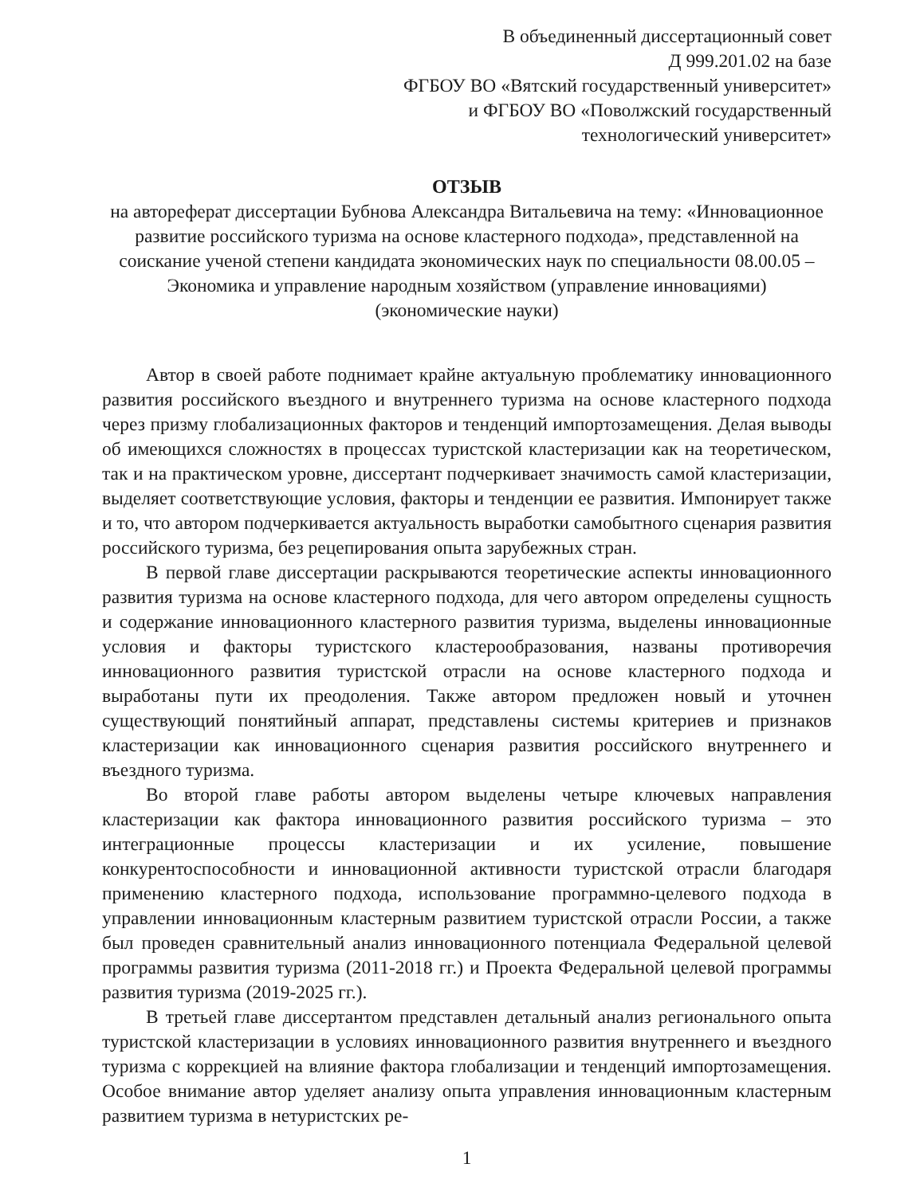В объединенный диссертационный совет
Д 999.201.02 на базе
ФГБОУ ВО «Вятский государственный университет»
и ФГБОУ ВО «Поволжский государственный
технологический университет»
ОТЗЫВ
на автореферат диссертации Бубнова Александра Витальевича на тему: «Инновационное развитие российского туризма на основе кластерного подхода», представленной на соискание ученой степени кандидата экономических наук по специальности 08.00.05 – Экономика и управление народным хозяйством (управление инновациями) (экономические науки)
Автор в своей работе поднимает крайне актуальную проблематику инновационного развития российского въездного и внутреннего туризма на основе кластерного подхода через призму глобализационных факторов и тенденций импортозамещения. Делая выводы об имеющихся сложностях в процессах туристской кластеризации как на теоретическом, так и на практическом уровне, диссертант подчеркивает значимость самой кластеризации, выделяет соответствующие условия, факторы и тенденции ее развития. Импонирует также и то, что автором подчеркивается актуальность выработки самобытного сценария развития российского туризма, без рецепирования опыта зарубежных стран.
В первой главе диссертации раскрываются теоретические аспекты инновационного развития туризма на основе кластерного подхода, для чего автором определены сущность и содержание инновационного кластерного развития туризма, выделены инновационные условия и факторы туристского кластерообразования, названы противоречия инновационного развития туристской отрасли на основе кластерного подхода и выработаны пути их преодоления. Также автором предложен новый и уточнен существующий понятийный аппарат, представлены системы критериев и признаков кластеризации как инновационного сценария развития российского внутреннего и въездного туризма.
Во второй главе работы автором выделены четыре ключевых направления кластеризации как фактора инновационного развития российского туризма – это интеграционные процессы кластеризации и их усиление, повышение конкурентоспособности и инновационной активности туристской отрасли благодаря применению кластерного подхода, использование программно-целевого подхода в управлении инновационным кластерным развитием туристской отрасли России, а также был проведен сравнительный анализ инновационного потенциала Федеральной целевой программы развития туризма (2011-2018 гг.) и Проекта Федеральной целевой программы развития туризма (2019-2025 гг.).
В третьей главе диссертантом представлен детальный анализ регионального опыта туристской кластеризации в условиях инновационного развития внутреннего и въездного туризма с коррекцией на влияние фактора глобализации и тенденций импортозамещения. Особое внимание автор уделяет анализу опыта управления инновационным кластерным развитием туризма в нетуристских ре-
1